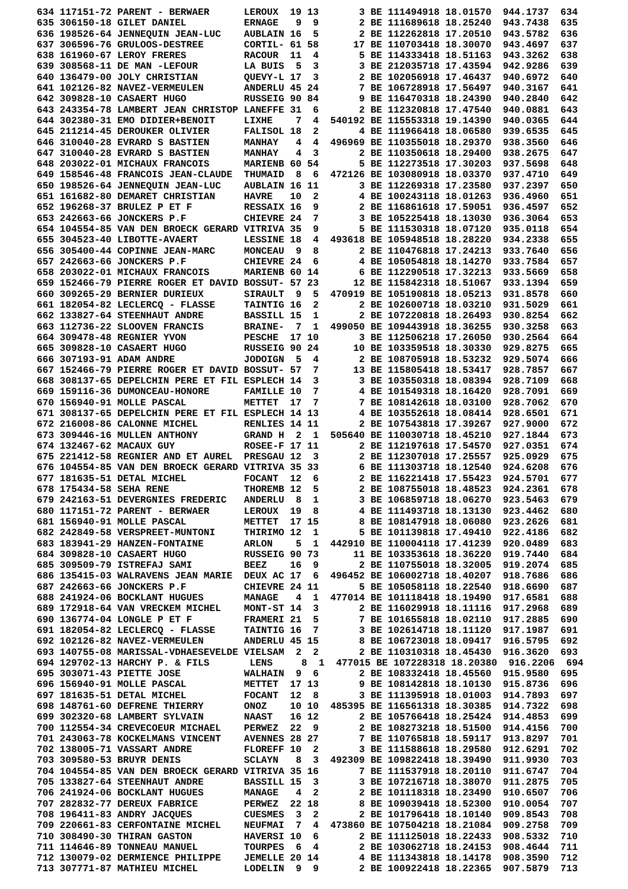634 117151-72 PARENT - BERWAER      LEROUX  19 13       3 BE 111494918 18.01570  944.1737  634
635 306150-18 GILET DANIEL          ERNAGE   9  9       2 BE 111689618 18.25240  943.7438  635
636 198526-64 JENNEQUIN JEAN-LUC    AUBLAIN 16  5       2 BE 112262818 17.20510  943.5782  636
637 306596-76 GRULOOS-DESTREE       CORTIL- 61 58      17 BE 110703418 18.30070  943.4697  637
638 161960-67 LEROY FRERES          RACOUR  11  4       5 BE 114333418 18.51163  943.3262  638
639 308568-11 DE MAN -LEFOUR        LA BUIS  5  3       3 BE 212035718 17.43594  942.9286  639
640 136479-00 JOLY CHRISTIAN        QUEVY-L 17  3       2 BE 102056918 17.46437  940.6972  640
641 102126-82 NAVEZ-VERMEULEN       ANDERLU 45 24       7 BE 106728918 17.56497  940.3167  641
642 309828-10 CASAERT HUGO          RUSSEIG 90 84       9 BE 116470318 18.24390  940.2840  642
643 243354-78 LAMBERT JEAN CHRISTOP LANEFFE 31  6       2 BE 112320818 17.47540  940.0881  643
644 302380-31 EMO DIDIER+BENOIT     LIXHE    7  4  540192 BE 115553318 19.14390  940.0365  644
645 211214-45 DEROUKER OLIVIER      FALISOL 18  2       4 BE 111966418 18.06580  939.6535  645
646 310040-28 EVRARD S BASTIEN      MANHAY   4  4  496969 BE 110355018 18.29370  938.3560  646
647 310040-28 EVRARD S BASTIEN      MANHAY   4  3       2 BE 110350618 18.29400  938.2675  647
648 203022-01 MICHAUX FRANCOIS      MARIENB 60 54       5 BE 112273518 17.30203  937.5698  648
649 158546-48 FRANCOIS JEAN-CLAUDE  THUMAID  8  6  472126 BE 103080918 18.03370  937.4710  649
650 198526-64 JENNEQUIN JEAN-LUC    AUBLAIN 16 11       3 BE 112269318 17.23580  937.2397  650
651 161682-80 DEMARET CHRISTIAN     HAVRE   10  2       4 BE 100243118 18.01263  936.4960  651
652 196268-37 BRULEZ P ET F         RESSAIX 16  9       2 BE 116861618 17.59051  936.4597  652
653 242663-66 JONCKERS P.F          CHIEVRE 24  7       3 BE 105225418 18.13030  936.3064  653
654 104554-85 VAN DEN BROECK GERARD VITRIVA 35  9       5 BE 111530318 18.07120  935.0118  654
655 304523-40 LIBOTTE-AVAERT        LESSINE 18  4  493618 BE 105948518 18.28220  934.2338  655
656 305400-44 COPINNE JEAN-MARC     MONCEAU  9  8       2 BE 110476818 17.24213  933.7640  656
657 242663-66 JONCKERS P.F          CHIEVRE 24  6       4 BE 105054818 18.14270  933.7584  657
658 203022-01 MICHAUX FRANCOIS      MARIENB 60 14       6 BE 112290518 17.32213  933.5669  658
659 152466-79 PIERRE ROGER ET DAVID BOSSUT- 57 23      12 BE 115842318 18.51067  933.1394  659
660 309265-29 BERNIER DURIEUX       SIRAULT  9  5  470919 BE 105190818 18.05213  931.8578  660
661 182054-82 LECLERCQ - FLASSE     TAINTIG 16  2       2 BE 102600718 18.03210  931.5029  661
662 133827-64 STEENHAUT ANDRE       BASSILL 15  1       2 BE 107220818 18.26493  930.8254  662
663 112736-22 SLOOVEN FRANCIS       BRAINE-  7  1  499050 BE 109443918 18.36255  930.3258  663
664 309478-48 REGNIER YVON          PESCHE  17 10       3 BE 112506218 17.26050  930.2564  664
665 309828-10 CASAERT HUGO          RUSSEIG 90 24      10 BE 103359518 18.30330  929.8275  665
666 307193-91 ADAM ANDRE            JODOIGN  5  4       2 BE 108705918 18.53232  929.5074  666
667 152466-79 PIERRE ROGER ET DAVID BOSSUT- 57  7      13 BE 115805418 18.53417  928.7857  667
668 308137-65 DEPELCHIN PERE ET FIL ESPLECH 14  3       3 BE 103550318 18.08394  928.7109  668
669 159116-36 DUMONCEAU-HONORE      FAMILLE 10  7       4 BE 101549318 18.16420  928.7091  669
670 156940-91 MOLLE PASCAL          METTET  17  7       7 BE 108142618 18.03100  928.7062  670
671 308137-65 DEPELCHIN PERE ET FIL ESPLECH 14 13       4 BE 103552618 18.08414  928.6501  671
672 216008-86 CALONNE MICHEL        RENLIES 14 11       2 BE 107543818 17.39267  927.9000  672
673 309446-16 MULLEN ANTHONY        GRAND H  2  1  505640 BE 110030718 18.45210  927.1844  673
674 132467-62 MACAUX GUY            ROSEE-F 17 11       2 BE 112197618 17.54570  927.0351  674
675 221412-58 REGNIER AND ET AUREL  PRESGAU 12  3       2 BE 112307018 17.25557  925.0929  675
676 104554-85 VAN DEN BROECK GERARD VITRIVA 35 33       6 BE 111303718 18.12540  924.6208  676
677 181635-51 DETAL MICHEL          FOCANT  12  6       2 BE 116221418 17.55423  924.5701  677
678 175434-58 SEHA RENE             THOREMB 12  5       2 BE 108755018 18.48523  924.2361  678
679 242163-51 DEVERGNIES FREDERIC   ANDERLU  8  1       3 BE 106859718 18.06270  923.5463  679
680 117151-72 PARENT - BERWAER      LEROUX  19  8       4 BE 111493718 18.13130  923.4462  680
681 156940-91 MOLLE PASCAL          METTET  17 15       8 BE 108147918 18.06080  923.2626  681
682 242849-58 VERSPREET-MUNTONI     THIRIMO 12  1       5 BE 101139818 17.49410  922.4186  682
683 183941-29 HANZEN-FONTAINE       ARLON    5  1  442910 BE 110004118 17.41239  920.0489  683
684 309828-10 CASAERT HUGO          RUSSEIG 90 73      11 BE 103353618 18.36220  919.7440  684
685 309509-79 ISTREFAJ SAMI         BEEZ    16  9       2 BE 110755018 18.32005  919.2074  685
686 135415-03 WALRAVENS JEAN MARIE  DEUX AC 17  6  496452 BE 106002718 18.40207  918.7686  686
687 242663-66 JONCKERS P.F          CHIEVRE 24 11       5 BE 105058118 18.22540  918.6690  687
688 241924-06 BOCKLANT HUGUES       MANAGE   4  1  477014 BE 101118418 18.19490  917.6581  688
689 172918-64 VAN VRECKEM MICHEL    MONT-ST 14  3       2 BE 116029918 18.11116  917.2968  689
690 136774-04 LONGLE P ET F         FRAMERI 21  5       7 BE 101655818 18.02110  917.2885  690
691 182054-82 LECLERCQ - FLASSE     TAINTIG 16  7       3 BE 102614718 18.11120  917.1987  691
692 102126-82 NAVEZ-VERMEULEN       ANDERLU 45 15       8 BE 106723018 18.09417  916.5795  692
693 140755-08 MARISSAL-VDHAESEVELDE VIELSAM  2  2       2 BE 110310318 18.45430  916.3620  693
694 129702-13 HARCHY P. & FILS       LENS     8  1  477015 BE 107228318 18.20380  916.2206  694
695 303071-43 PIETTE JOSE           WALHAIN  9  6       2 BE 108332418 18.45560  915.9580  695
696 156940-91 MOLLE PASCAL          METTET  17 13       9 BE 108142818 18.10130  915.8736  696
697 181635-51 DETAL MICHEL          FOCANT  12  8       3 BE 111395918 18.01003  914.7893  697
698 148761-60 DEFRENE THIERRY       ONOZ    10 10  485395 BE 116561318 18.30385  914.7322  698
699 302320-68 LAMBERT SYLVAIN       NAAST   16 12       2 BE 105766418 18.25424  914.4853  699
700 112554-34 CREVECOEUR MICHAEL    PERWEZ  22  9       2 BE 108273218 18.51500  914.4156  700
701 243063-78 KOCKELMANS VINCENT    AVENNES 28 27       7 BE 110765818 18.59117  913.8297  701
702 138005-71 VASSART ANDRE         FLOREFF 10  2       3 BE 111588618 18.29580  912.6291  702
703 309580-53 BRUYR DENIS           SCLAYN   8  3  492309 BE 109822418 18.39490  911.9930  703
704 104554-85 VAN DEN BROECK GERARD VITRIVA 35 16       7 BE 111537918 18.20110  911.6747  704
705 133827-64 STEENHAUT ANDRE       BASSILL 15  3       3 BE 107216718 18.38070  911.2875  705
706 241924-06 BOCKLANT HUGUES       MANAGE   4  2       2 BE 101118318 18.23490  910.6507  706
707 282832-77 DEREUX FABRICE        PERWEZ  22 18       8 BE 109039418 18.52300  910.0054  707
708 196411-83 ANDRY JACQUES         CUESMES  3  2       2 BE 101796418 18.10140  909.8543  708
709 220661-83 CERFONTAINE MICHEL    NEUFMAI  7  4  473860 BE 107504218 18.21084  909.2758  709
710 308490-30 THIRAN GASTON         HAVERSI 10  6       2 BE 111125018 18.22433  908.5332  710
711 114646-89 TONNEAU MANUEL        TOURPES  6  4       2 BE 103062718 18.24153  908.4644  711
712 130079-02 DERMIENCE PHILIPPE    JEMELLE 20 14       4 BE 111343818 18.14178  908.3590  712
713 307771-87 MATHIEU MICHEL        LODELIN  9  9       2 BE 100922418 18.22365  907.5879  713